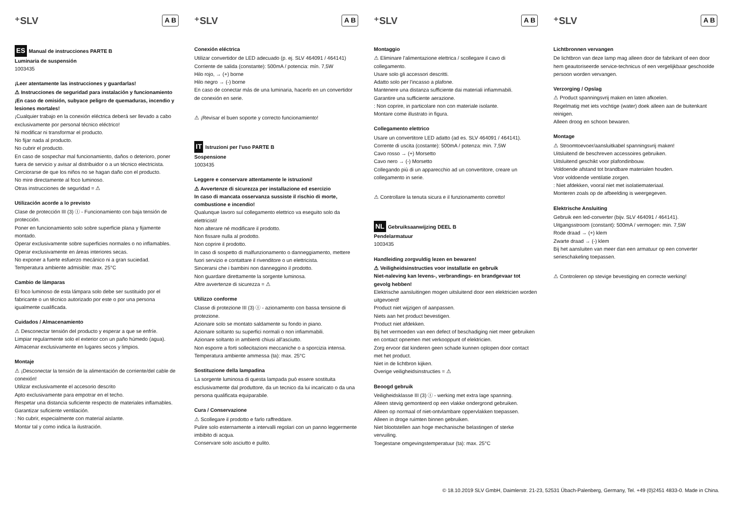⁺SLV A B
ES Manual de instrucciones PARTE B
Luminaria de suspensión
1003435
¡Leer atentamente las instrucciones y guardarlas!
⚠ Instrucciones de seguridad para instalación y funcionamiento
¡En caso de omisión, subyace peligro de quemaduras, incendio y lesiones mortales!
¡Cualquier trabajo en la conexión eléctrica deberá ser llevado a cabo exclusivamente por personal técnico eléctrico!
Ni modificar ni transformar el producto.
No fijar nada al producto.
No cubrir el producto.
En caso de sospechar mal funcionamiento, daños o deterioro, poner fuera de servicio y avisar al distribuidor o a un técnico electricista.
Cerciorarse de que los niños no se hagan daño con el producto.
No mire directamente al foco luminoso.
Otras instrucciones de seguridad = ⚠
Utilización acorde a lo previsto
Clase de protección III (3) Ⓘ - Funcionamiento con baja tensión de protección.
Poner en funcionamiento solo sobre superficie plana y fijamente montado.
Operar exclusivamente sobre superficies normales o no inflamables.
Operar exclusivamente en áreas interiores secas.
No exponer a fuerte esfuerzo mecánico ni a gran suciedad.
Temperatura ambiente admisible: max. 25°C
Cambio de lámparas
El foco luminoso de esta lámpara solo debe ser sustituido por el fabricante o un técnico autorizado por este o por una persona igualmente cualificada.
Cuidados / Almacenamiento
⚠ Desconectar tensión del producto y esperar a que se enfríe.
Limpiar regularmente solo el exterior con un paño húmedo (agua).
Almacenar exclusivamente en lugares secos y limpios.
Montaje
⚠ ¡Desconectar la tensión de la alimentación de corriente/del cable de conexión!
Utilizar exclusivamente el accesorio descrito
Apto exclusivamente para empotrar en el techo.
Respetar una distancia suficiente respecto de materiales inflamables.
Garantizar suficiente ventilación.
: No cubrir, especialmente con material aislante.
Montar tal y como indica la ilustración.
⁺SLV A B
Conexión eléctrica
Utilizar convertidor de LED adecuado (p. ej. SLV 464091 / 464141)
Corriente de salida (constante): 500mA / potencia: mín. 7,5W
Hilo rojo, → (+) borne
Hilo negro → (-) borne
En caso de conectar más de una luminaria, hacerlo en un convertidor de conexión en serie.
⚠ ¡Revisar el buen soporte y correcto funcionamiento!
IT Istruzioni per l'uso PARTE B
Sospensione
1003435
Leggere e conservare attentamente le istruzioni!
⚠ Avvertenze di sicurezza per installazione ed esercizio
In caso di mancata osservanza sussiste il rischio di morte, combustione e incendio!
Qualunque lavoro sul collegamento elettrico va eseguito solo da elettricisti!
Non alterare né modificare il prodotto.
Non fissare nulla al prodotto.
Non coprire il prodotto.
In caso di sospetto di malfunzionamento o danneggiamento, mettere fuori servizio e contattare il rivenditore o un elettricista.
Sincerarsi che i bambini non danneggino il prodotto.
Non guardare direttamente la sorgente luminosa.
Altre avvertenze di sicurezza = ⚠
Utilizzo conforme
Classe di protezione III (3) Ⓘ - azionamento con bassa tensione di protezione.
Azionare solo se montato saldamente su fondo in piano.
Azionare soltanto su superfici normali o non infiammabili.
Azionare soltanto in ambienti chiusi all'asciutto.
Non esporre a forti sollecitazioni meccaniche o a sporcizia intensa.
Temperatura ambiente ammessa (ta): max. 25°C
Sostituzione della lampadina
La sorgente luminosa di questa lampada può essere sostituita esclusivamente dal produttore, da un tecnico da lui incaricato o da una persona qualificata equiparabile.
Cura / Conservazione
⚠ Scollegare il prodotto e farlo raffreddare.
Pulire solo esternamente a intervalli regolari con un panno leggermente imbibito di acqua.
Conservare solo asciutto e pulito.
⁺SLV A B
Montaggio
⚠ Eliminare l'alimentazione elettrica / scollegare il cavo di collegamento.
Usare solo gli accessori descritti.
Adatto solo per l'incasso a plafone.
Mantenere una distanza sufficiente dai materiali infiammabili.
Garantire una sufficiente aerazione.
: Non coprire, in particolare non con materiale isolante.
Montare come illustrato in figura.
Collegamento elettrico
Usare un convertitore LED adatto (ad es. SLV 464091 / 464141).
Corrente di uscita (costante): 500mA / potenza: min. 7,5W
Cavo rosso → (+) Morsetto
Cavo nero → (-) Morsetto
Collegando più di un apparecchio ad un convertitore, creare un collegamento in serie.
⚠ Controllare la tenuta sicura e il funzionamento corretto!
NL Gebruiksaanwijzing DEEL B
Pendelarmatuur
1003435
Handleiding zorgvuldig lezen en bewaren!
⚠ Veiligheidsinstructies voor installatie en gebruik
Niet-naleving kan levens-, verbrandings- en brandgevaar tot gevolg hebben!
Elektrische aansluitingen mogen uitsluitend door een elektricien worden uitgevoerd!
Product niet wijzigen of aanpassen.
Niets aan het product bevestigen.
Product niet afdekken.
Bij het vermoeden van een defect of beschadiging niet meer gebruiken en contact opnemen met verkooppunt of elektricien.
Zorg ervoor dat kinderen geen schade kunnen oplopen door contact met het product.
Niet in de lichtbron kijken.
Overige veiligheidsinstructies = ⚠
Beoogd gebruik
Veiligheidsklasse III (3) Ⓘ - werking met extra lage spanning.
Alleen stevig gemonteerd op een vlakke ondergrond gebruiken.
Alleen op normaal of niet-ontvlambare oppervlakken toepassen.
Alleen in droge ruimten binnen gebruiken.
Niet blootstellen aan hoge mechanische belastingen of sterke vervuiling.
Toegestane omgevingstemperatuur (ta): max. 25°C
⁺SLV A B
Lichtbronnen vervangen
De lichtbron van deze lamp mag alleen door de fabrikant of een door hem geautoriseerde service-technicus of een vergelijkbaar geschoolde persoon worden vervangen.
Verzorging / Opslag
⚠ Product spanningsvrij maken en laten afkoelen.
Regelmatig met iets vochtige (water) doek alleen aan de buitenkant reinigen.
Alleen droog en schoon bewaren.
Montage
⚠ Stroomtoevoer/aansluitkabel spanningsvrij maken!
Uitsluitend de beschreven accessoires gebruiken.
Uitsluitend geschikt voor plafondinbouw.
Voldoende afstand tot brandbare materialen houden.
Voor voldoende ventilatie zorgen.
: Niet afdekken, vooral niet met isolatiemateriaal.
Monteren zoals op de afbeelding is weergegeven.
Elektrische Ansluiting
Gebruik een led-converter (bijv. SLV 464091 / 464141).
Uitgangsstroom (constant): 500mA / vermogen: min. 7,5W
Rode draad → (+) klem
Zwarte draad → (-) klem
Bij het aansluiten van meer dan een armatuur op een converter serieschakeling toepassen.
⚠ Controleren op stevige bevestiging en correcte werking!
© 18.10.2019 SLV GmbH, Daimlerstr. 21-23, 52531 Übach-Palenberg, Germany, Tel. +49 (0)2451 4833-0. Made in China.